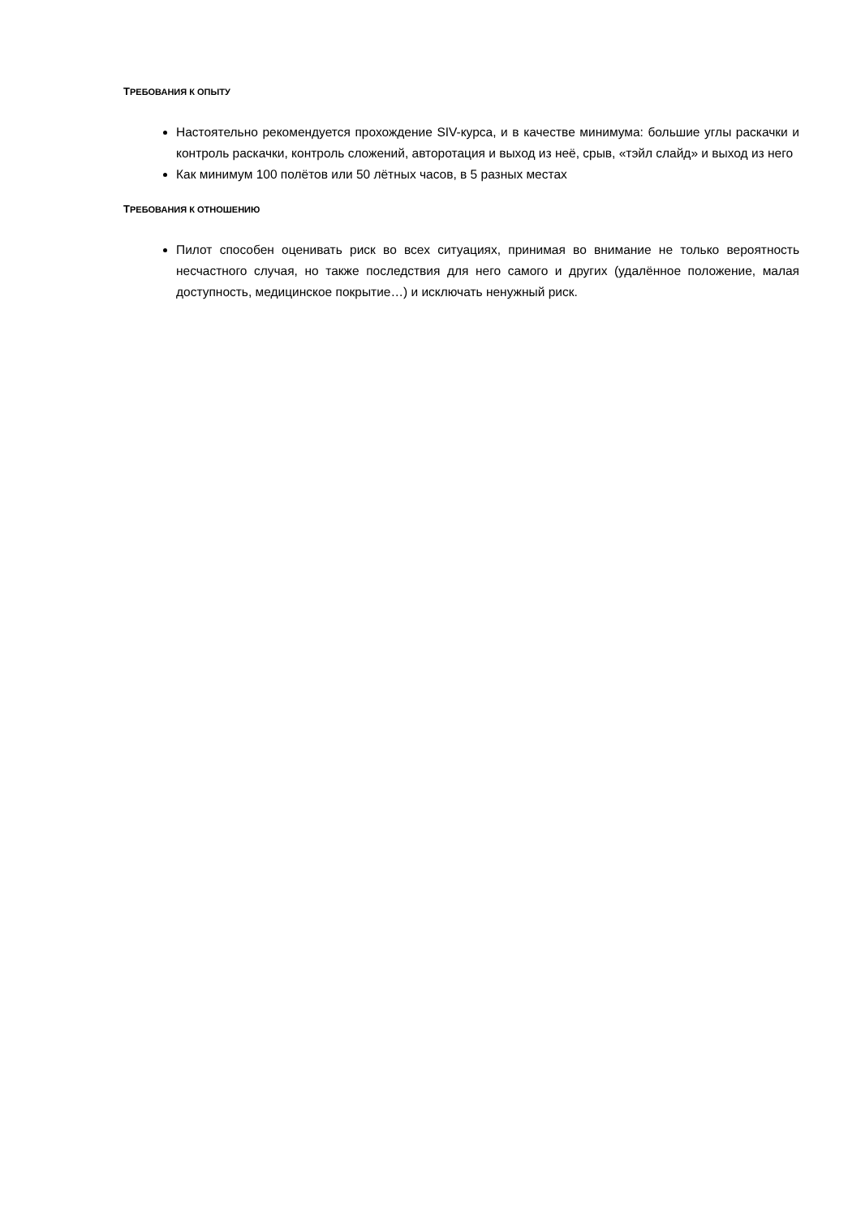ТРЕБОВАНИЯ К ОПЫТУ
Настоятельно рекомендуется прохождение SIV-курса, и в качестве минимума: большие углы раскачки и контроль раскачки, контроль сложений, авторотация и выход из неё, срыв, «тэйл слайд» и выход из него
Как минимум 100 полётов или 50 лётных часов, в 5 разных местах
ТРЕБОВАНИЯ К ОТНОШЕНИЮ
Пилот способен оценивать риск во всех ситуациях, принимая во внимание не только вероятность несчастного случая, но также последствия для него самого и других (удалённое положение, малая доступность, медицинское покрытие…) и исключать ненужный риск.